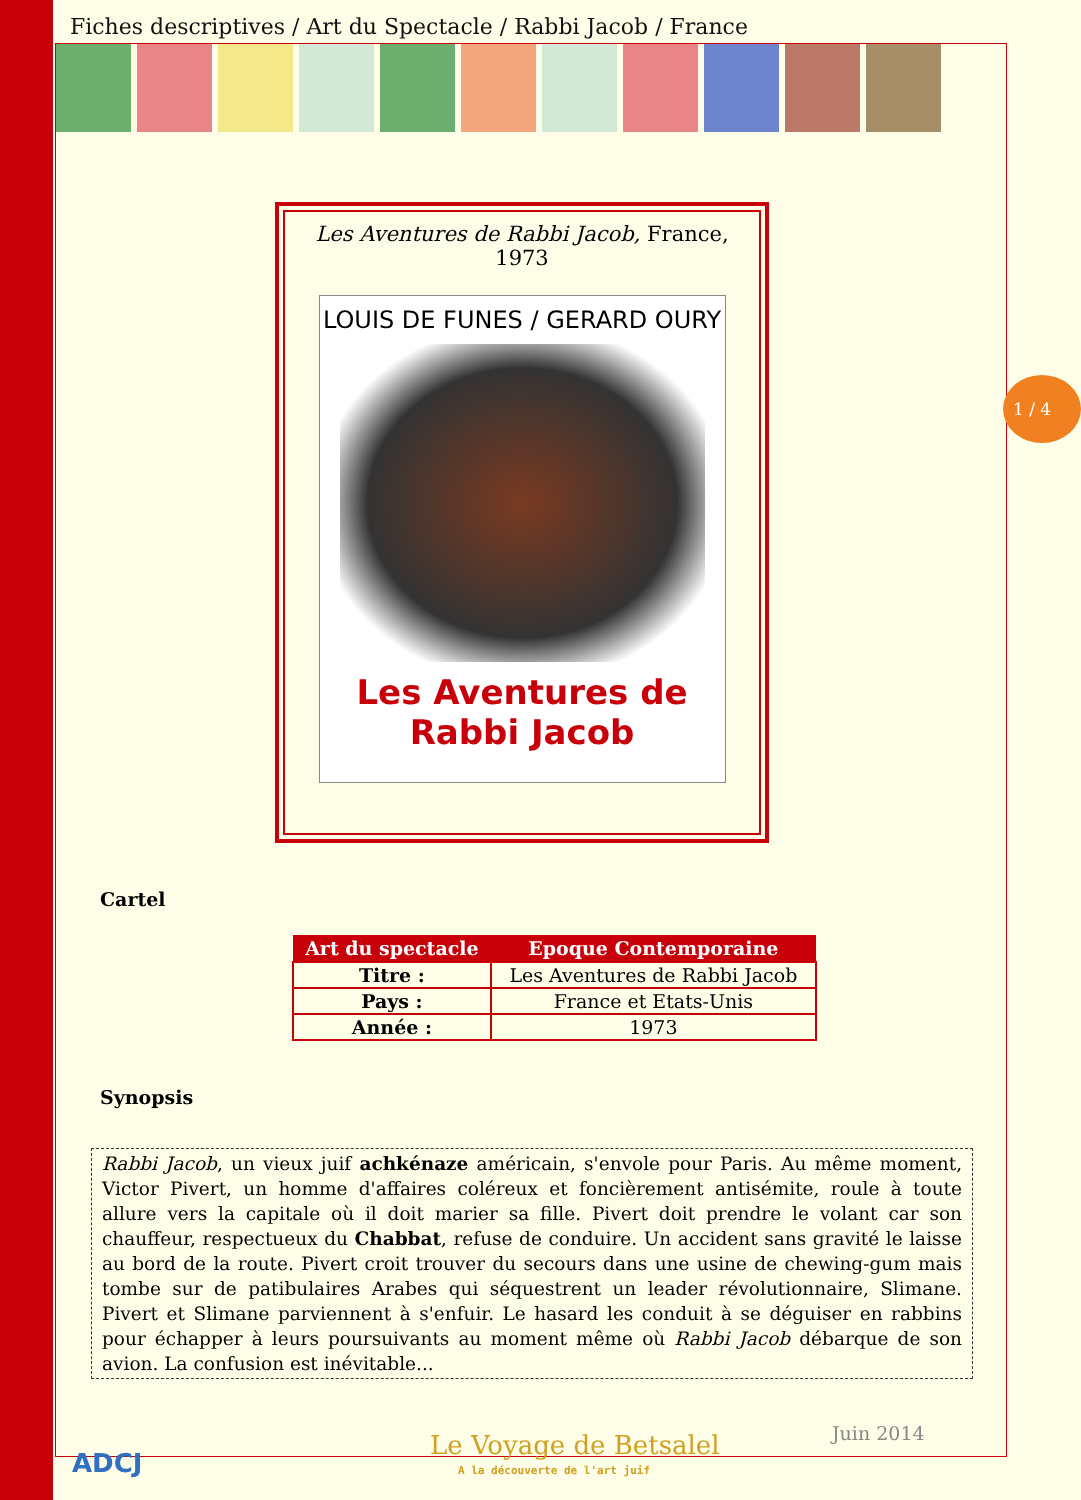1 / 4
Fiches descriptives / Art du Spectacle / Rabbi Jacob / France
Les Aventures de Rabbi Jacob, France,
1973
LOUIS DE FUNES / GERARD OURY
Les Aventures de
Rabbi Jacob
Cartel
| Art du spectacle | Epoque Contemporaine |
| --- | --- |
| Titre : | Les Aventures de Rabbi Jacob |
| Pays : | France et Etats-Unis |
| Année : | 1973 |
Synopsis
Rabbi Jacob, un vieux juif achkénaze américain, s'envole pour Paris. Au même moment, Victor Pivert, un homme d'affaires coléreux et foncièrement antisémite, roule à toute allure vers la capitale où il doit marier sa fille. Pivert doit prendre le volant car son chauffeur, respectueux du Chabbat, refuse de conduire. Un accident sans gravité le laisse au bord de la route. Pivert croit trouver du secours dans une usine de chewing-gum mais tombe sur de patibulaires Arabes qui séquestrent un leader révolutionnaire, Slimane. Pivert et Slimane parviennent à s'enfuir. Le hasard les conduit à se déguiser en rabbins pour échapper à leurs poursuivants au moment même où Rabbi Jacob débarque de son avion. La confusion est inévitable...
ADCJ
Le Voyage de Betsalel
A la découverte de l'art juif
Juin 2014